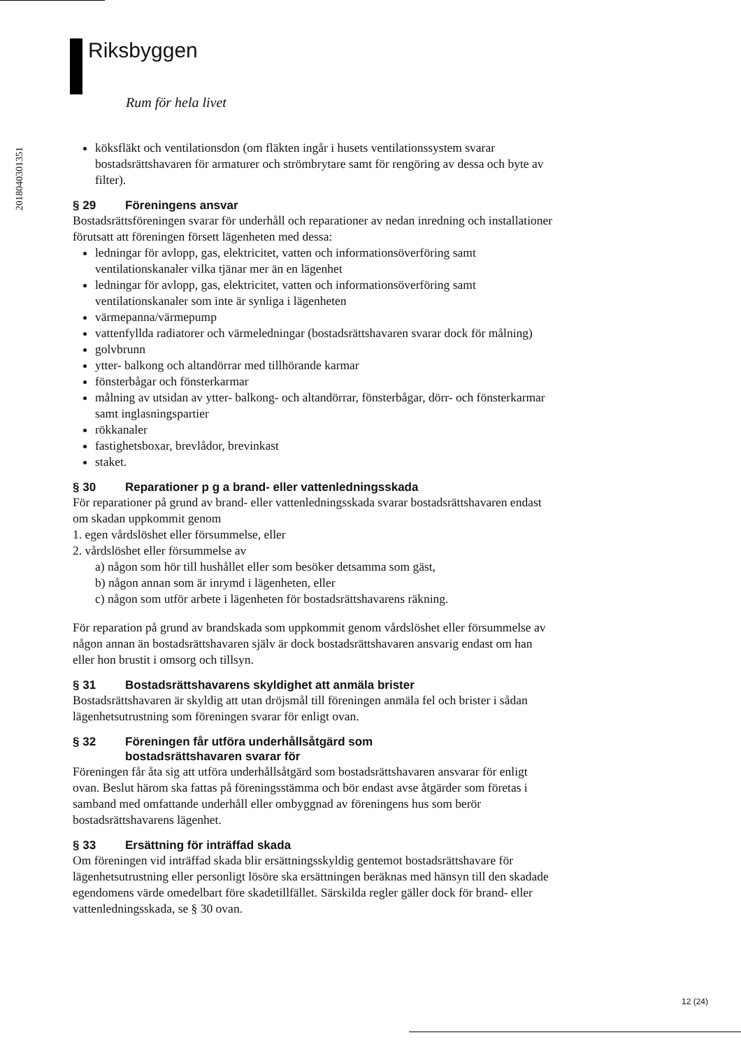Riksbyggen
Rum för hela livet
201804030135​1
köksfläkt och ventilationsdon (om fläkten ingår i husets ventilationssystem svarar bostadsrättshavaren för armaturer och strömbrytare samt för rengöring av dessa och byte av filter).
§ 29 Föreningens ansvar
Bostadsrättsföreningen svarar för underhåll och reparationer av nedan inredning och installationer förutsatt att föreningen försett lägenheten med dessa:
ledningar för avlopp, gas, elektricitet, vatten och informationsöverföring samt ventilationskanaler vilka tjänar mer än en lägenhet
ledningar för avlopp, gas, elektricitet, vatten och informationsöverföring samt ventilationskanaler som inte är synliga i lägenheten
värmepanna/värmepump
vattenfyllda radiatorer och värmeledningar (bostadsrättshavaren svarar dock för målning)
golvbrunn
ytter- balkong och altandörrar med tillhörande karmar
fönsterbågar och fönsterkarmar
målning av utsidan av ytter- balkong- och altandörrar, fönsterbågar, dörr- och fönsterkarmar samt inglasningspartier
rökkanaler
fastighetsboxar, brevlådor, brevinkast
staket.
§ 30 Reparationer p g a brand- eller vattenledningsskada
För reparationer på grund av brand- eller vattenledningsskada svarar bostadsrättshavaren endast om skadan uppkommit genom
1. egen vårdslöshet eller försummelse, eller
2. vårdslöshet eller försummelse av
a) någon som hör till hushållet eller som besöker detsamma som gäst,
b) någon annan som är inrymd i lägenheten, eller
c) någon som utför arbete i lägenheten för bostadsrättshavarens räkning.
För reparation på grund av brandskada som uppkommit genom vårdslöshet eller försummelse av någon annan än bostadsrättshavaren själv är dock bostadsrättshavaren ansvarig endast om han eller hon brustit i omsorg och tillsyn.
§ 31 Bostadsrättshavarens skyldighet att anmäla brister
Bostadsrättshavaren är skyldig att utan dröjsmål till föreningen anmäla fel och brister i sådan lägenhetsutrustning som föreningen svarar för enligt ovan.
§ 32 Föreningen får utföra underhållsåtgärd som
bostadsrättshavaren svarar för
Föreningen får åta sig att utföra underhållsåtgärd som bostadsrättshavaren ansvarar för enligt ovan. Beslut härom ska fattas på föreningsstämma och bör endast avse åtgärder som företas i samband med omfattande underhåll eller ombyggnad av föreningens hus som berör bostadsrättshavarens lägenhet.
§ 33 Ersättning för inträffad skada
Om föreningen vid inträffad skada blir ersättningsskyldig gentemot bostadsrättshavare för lägenhetsutrustning eller personligt lösöre ska ersättningen beräknas med hänsyn till den skadade egendomens värde omedelbart före skadetillfället. Särskilda regler gäller dock för brand- eller vattenledningsskada, se § 30 ovan.
12 (24)